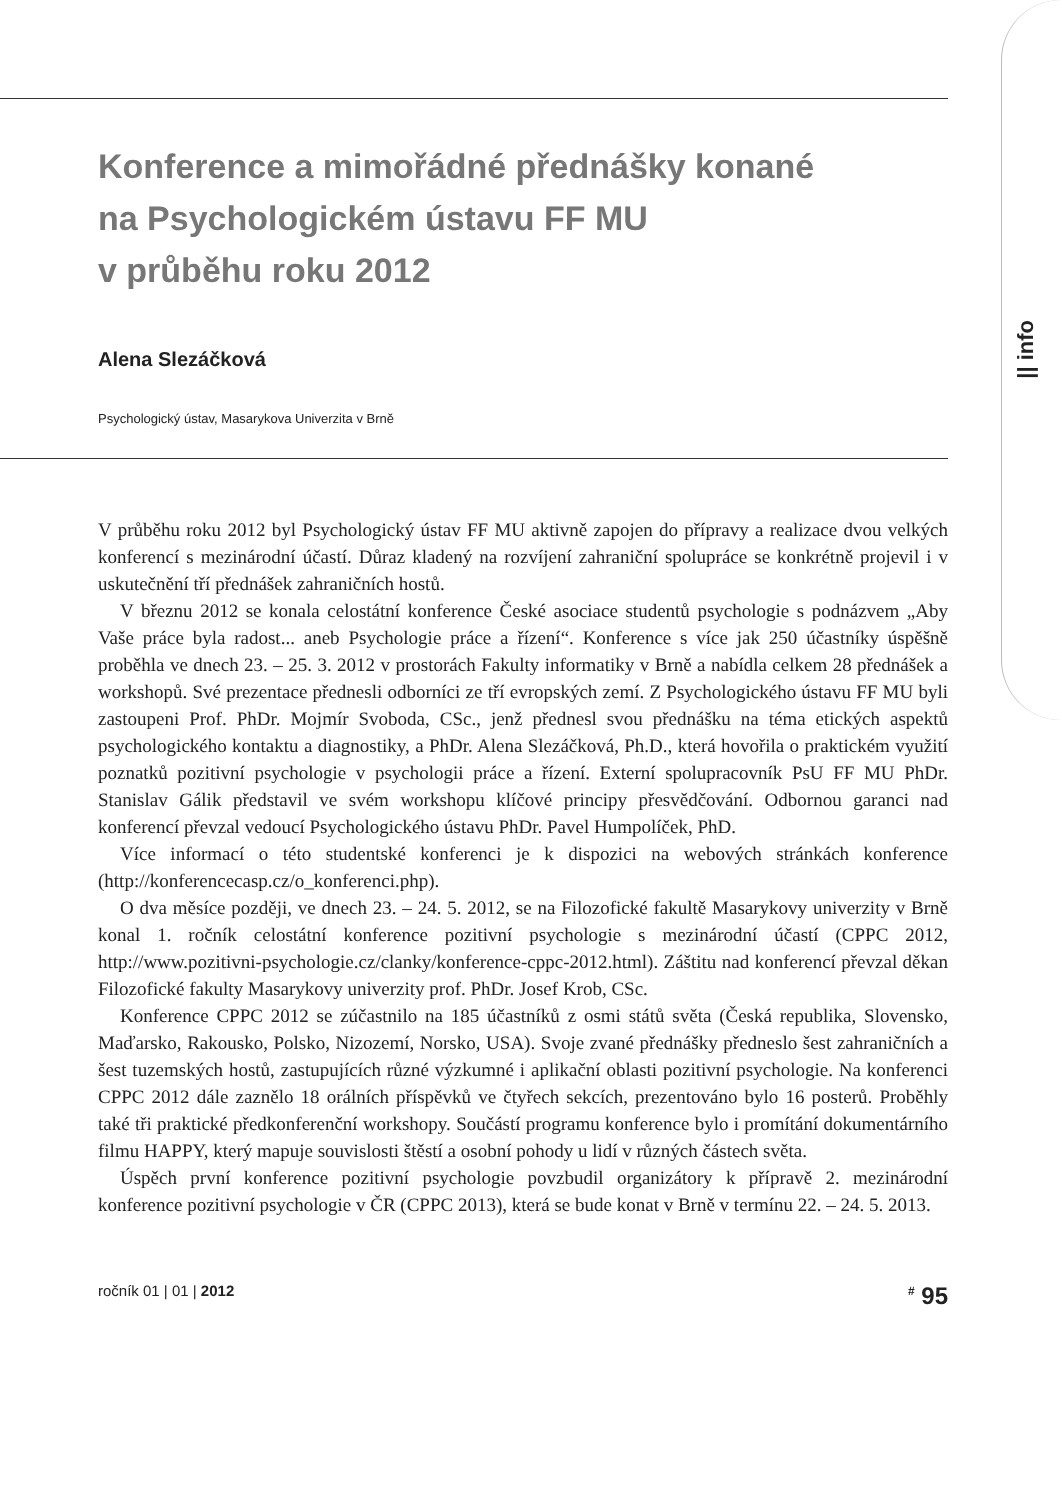|| info
Konference a mimořádné přednášky konané
na Psychologickém ústavu FF MU
v průběhu roku 2012
Alena Slezáčková
Psychologický ústav, Masarykova Univerzita v Brně
V průběhu roku 2012 byl Psychologický ústav FF MU aktivně zapojen do přípravy a realizace dvou velkých konferencí s mezinárodní účastí. Důraz kladený na rozvíjení zahraniční spolupráce se konkrétně projevil i v uskutečnění tří přednášek zahraničních hostů.
V březnu 2012 se konala celostátní konference České asociace studentů psychologie s podnázvem „Aby Vaše práce byla radost... aneb Psychologie práce a řízení“. Konference s více jak 250 účastníky úspěšně proběhla ve dnech 23. – 25. 3. 2012 v prostorách Fakulty informatiky v Brně a nabídla celkem 28 přednášek a workshopů. Své prezentace přednesli odborníci ze tří evropských zemí. Z Psychologického ústavu FF MU byli zastoupeni Prof. PhDr. Mojmír Svoboda, CSc., jenž přednesl svou přednášku na téma etických aspektů psychologického kontaktu a diagnostiky, a PhDr. Alena Slezáčková, Ph.D., která hovořila o praktickém využití poznatků pozitivní psychologie v psychologii práce a řízení. Externí spolupracovník PsU FF MU PhDr. Stanislav Gálik představil ve svém workshopu klíčové principy přesvědčování. Odbornou garanci nad konferencí převzal vedoucí Psychologického ústavu PhDr. Pavel Humpolíček, PhD.
Více informací o této studentské konferenci je k dispozici na webových stránkách konference (http://konferencecasp.cz/o_konferenci.php).
O dva měsíce později, ve dnech 23. – 24. 5. 2012, se na Filozofické fakultě Masarykovy univerzity v Brně konal 1. ročník celostátní konference pozitivní psychologie s mezinárodní účastí (CPPC 2012, http://www.pozitivni-psychologie.cz/clanky/konference-cppc-2012.html). Záštitu nad konferencí převzal děkan Filozofické fakulty Masarykovy univerzity prof. PhDr. Josef Krob, CSc.
Konference CPPC 2012 se zúčastnilo na 185 účastníků z osmi států světa (Česká republika, Slovensko, Maďarsko, Rakousko, Polsko, Nizozemí, Norsko, USA). Svoje zvané přednášky předneslo šest zahraničních a šest tuzemských hostů, zastupujících různé výzkumné i aplikační oblasti pozitivní psychologie. Na konferenci CPPC 2012 dále zaznělo 18 orálních příspěvků ve čtyřech sekcích, prezentováno bylo 16 posterů. Proběhly také tři praktické předkonferenční workshopy. Součástí programu konference bylo i promítání dokumentárního filmu HAPPY, který mapuje souvislosti štěstí a osobní pohody u lidí v různých částech světa.
Úspěch první konference pozitivní psychologie povzbudil organizátory k přípravě 2. mezinárodní konference pozitivní psychologie v ČR (CPPC 2013), která se bude konat v Brně v termínu 22. – 24. 5. 2013.
ročník 01 | 01 | 2012<sup>#</sup> 95